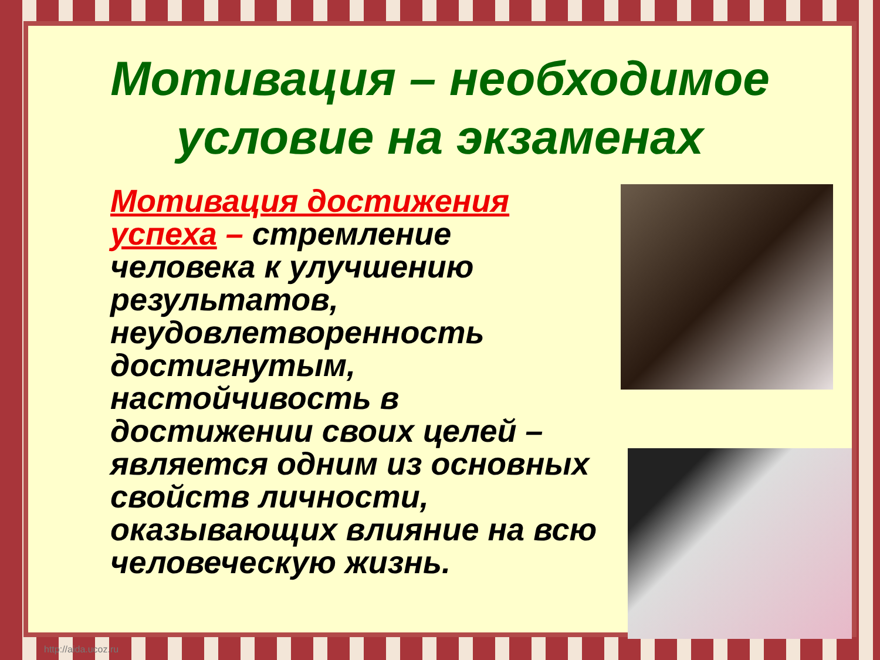Мотивация – необходимое условие на экзаменах
Мотивация достижения успеха – стремление человека к улучшению результатов, неудовлетворенность достигнутым, настойчивость в достижении своих целей – является одним из основных свойств личности, оказывающих влияние на всю человеческую жизнь.
http://aida.ucoz.ru